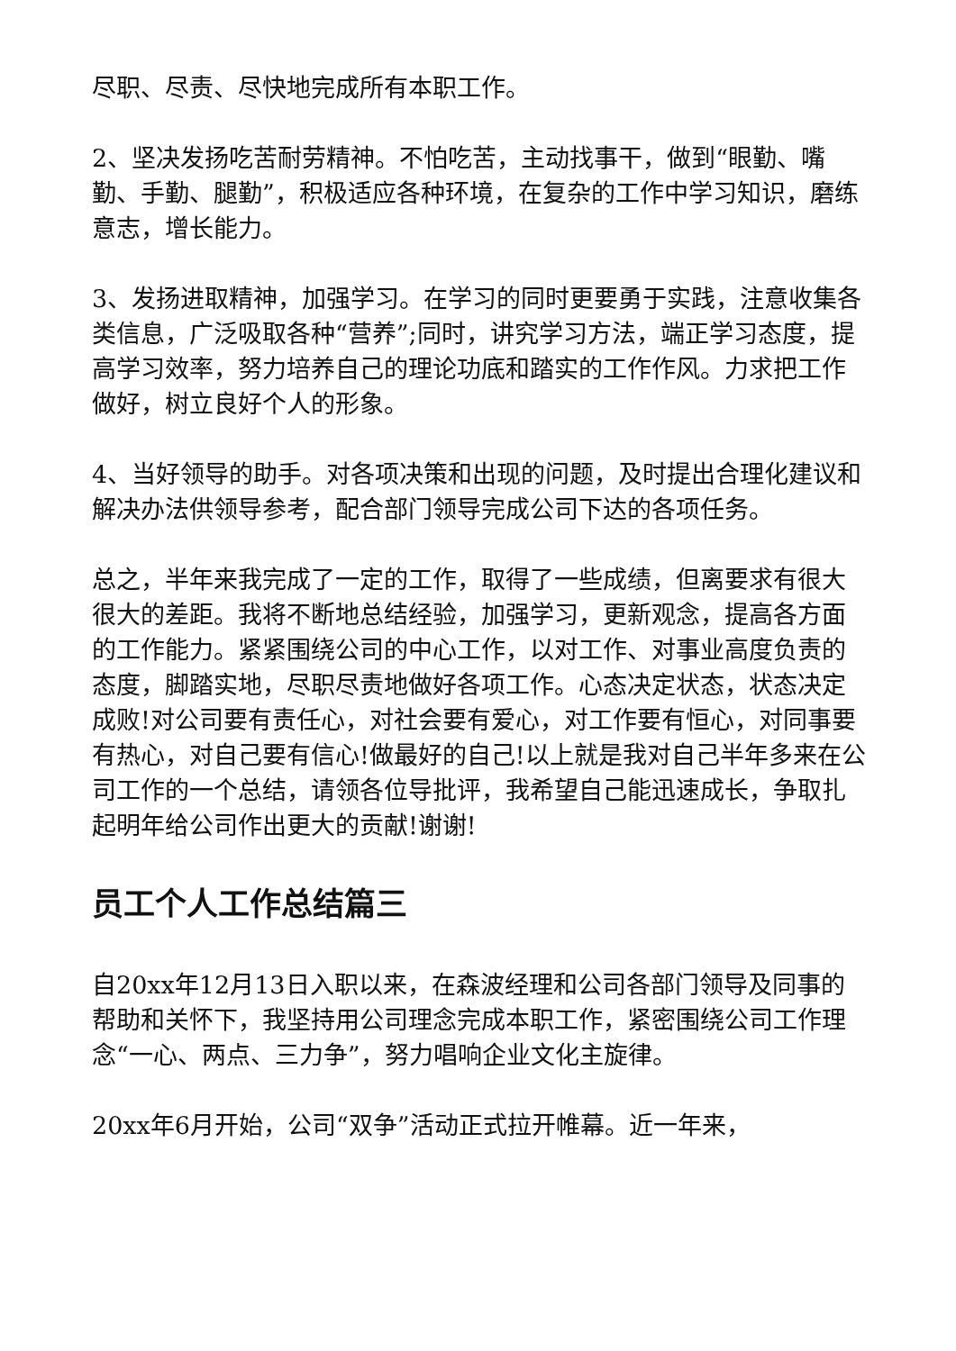尽职、尽责、尽快地完成所有本职工作。
2、坚决发扬吃苦耐劳精神。不怕吃苦，主动找事干，做到“眼勤、嘴勤、手勤、腿勤”，积极适应各种环境，在复杂的工作中学习知识，磨练意志，增长能力。
3、发扬进取精神，加强学习。在学习的同时更要勇于实践，注意收集各类信息，广泛吸取各种“营养”;同时，讲究学习方法，端正学习态度，提高学习效率，努力培养自己的理论功底和踏实的工作作风。力求把工作做好，树立良好个人的形象。
4、当好领导的助手。对各项决策和出现的问题，及时提出合理化建议和解决办法供领导参考，配合部门领导完成公司下达的各项任务。
总之，半年来我完成了一定的工作，取得了一些成绩，但离要求有很大很大的差距。我将不断地总结经验，加强学习，更新观念，提高各方面的工作能力。紧紧围绕公司的中心工作，以对工作、对事业高度负责的态度，脚踏实地，尽职尽责地做好各项工作。心态决定状态，状态决定成败!对公司要有责任心，对社会要有爱心，对工作要有恒心，对同事要有热心，对自己要有信心!做最好的自己!以上就是我对自己半年多来在公司工作的一个总结，请领各位导批评，我希望自己能迅速成长，争取扎起明年给公司作出更大的贡献!谢谢!
员工个人工作总结篇三
自20xx年12月13日入职以来，在森波经理和公司各部门领导及同事的帮助和关怀下，我坚持用公司理念完成本职工作，紧密围绕公司工作理念“一心、两点、三力争”，努力唱响企业文化主旋律。
20xx年6月开始，公司“双争”活动正式拉开帷幕。近一年来，